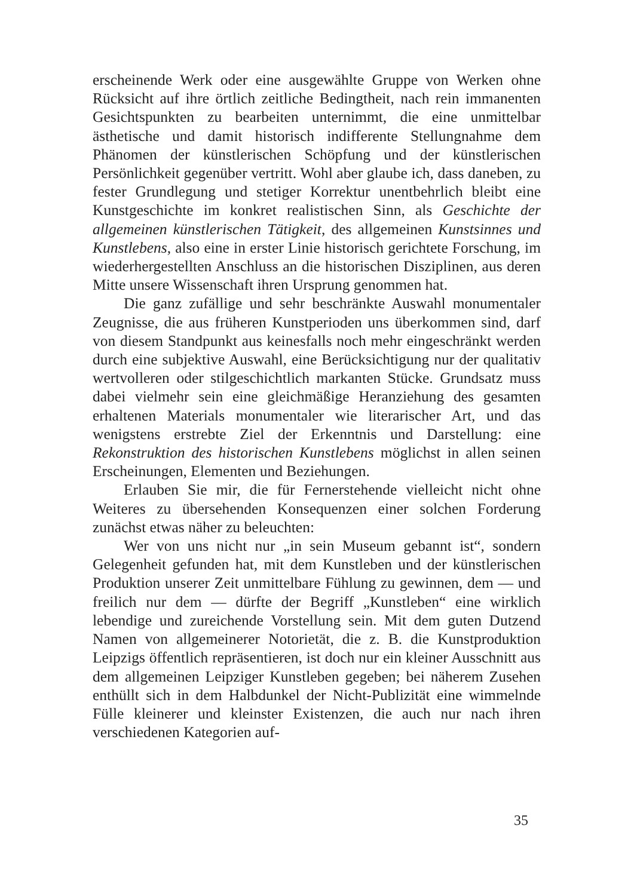erscheinende Werk oder eine ausgewählte Gruppe von Werken ohne Rücksicht auf ihre örtlich zeitliche Bedingtheit, nach rein immanenten Gesichtspunkten zu bearbeiten unternimmt, die eine unmittelbar ästhetische und damit historisch indifferente Stellungnahme dem Phänomen der künstlerischen Schöpfung und der künstlerischen Persönlichkeit gegenüber vertritt. Wohl aber glaube ich, dass daneben, zu fester Grundlegung und stetiger Korrektur unentbehrlich bleibt eine Kunstgeschichte im konkret realistischen Sinn, als Geschichte der allgemeinen künstlerischen Tätigkeit, des allgemeinen Kunstsinnes und Kunstlebens, also eine in erster Linie historisch gerichtete Forschung, im wiederhergestellten Anschluss an die historischen Disziplinen, aus deren Mitte unsere Wissenschaft ihren Ursprung genommen hat.
Die ganz zufällige und sehr beschränkte Auswahl monumentaler Zeugnisse, die aus früheren Kunstperioden uns überkommen sind, darf von diesem Standpunkt aus keinesfalls noch mehr eingeschränkt werden durch eine subjektive Auswahl, eine Berücksichtigung nur der qualitativ wertvolleren oder stilgeschichtlich markanten Stücke. Grundsatz muss dabei vielmehr sein eine gleichmäßige Heranziehung des gesamten erhaltenen Materials monumentaler wie literarischer Art, und das wenigstens erstrebte Ziel der Erkenntnis und Darstellung: eine Rekonstruktion des historischen Kunstlebens möglichst in allen seinen Erscheinungen, Elementen und Beziehungen.
Erlauben Sie mir, die für Fernerstehende vielleicht nicht ohne Weiteres zu übersehenden Konsequenzen einer solchen Forderung zunächst etwas näher zu beleuchten:
Wer von uns nicht nur „in sein Museum gebannt ist“, sondern Gelegenheit gefunden hat, mit dem Kunstleben und der künstlerischen Produktion unserer Zeit unmittelbare Fühlung zu gewinnen, dem — und freilich nur dem — dürfte der Begriff „Kunstleben“ eine wirklich lebendige und zureichende Vorstellung sein. Mit dem guten Dutzend Namen von allgemeinerer Notorietät, die z. B. die Kunstproduktion Leipzigs öffentlich repräsentieren, ist doch nur ein kleiner Ausschnitt aus dem allgemeinen Leipziger Kunstleben gegeben; bei näherem Zusehen enthüllt sich in dem Halbdunkel der Nicht-Publizität eine wimmelnde Fülle kleinerer und kleinster Existenzen, die auch nur nach ihren verschiedenen Kategorien auf-
35